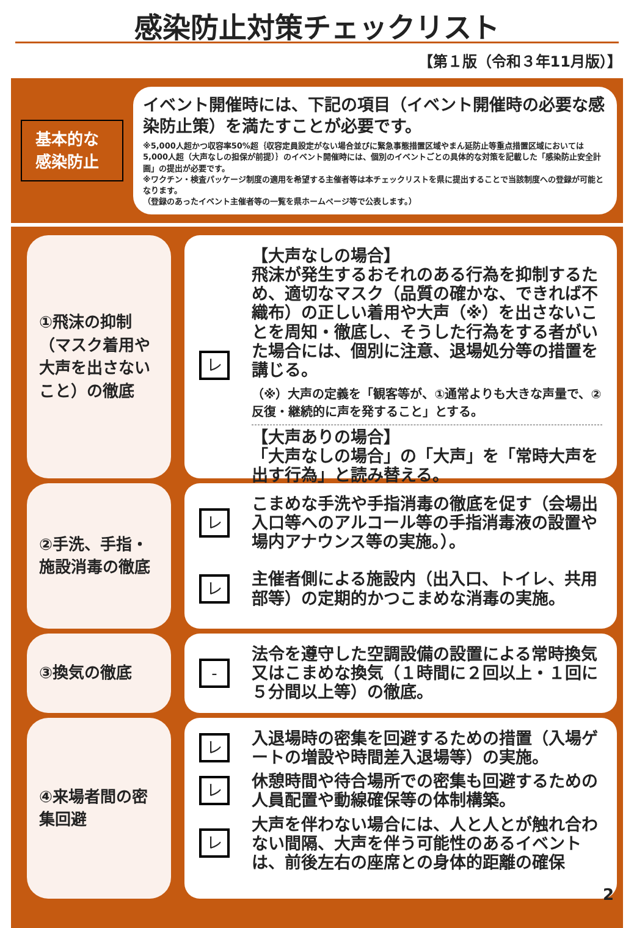感染防止対策チェックリスト
【第１版（令和３年11月版）】
基本的な
感染防止
イベント開催時には、下記の項目（イベント開催時の必要な感染防止策）を満たすことが必要です。
※5,000人超かつ収容率50%超｛収容定員設定がない場合並びに緊急事態措置区域やまん延防止等重点措置区域においては5,000人超（大声なしの担保が前提）｝のイベント開催時には、個別のイベントごとの具体的な対策を記載した「感染防止安全計画」の提出が必要です。
※ワクチン・検査パッケージ制度の適用を希望する主催者等は本チェックリストを県に提出することで当該制度への登録が可能となります。
（登録のあったイベント主催者等の一覧を県ホームページ等で公表します。）
①飛沫の抑制（マスク着用や大声を出さないこと）の徹底
レ
【大声なしの場合】
飛沫が発生するおそれのある行為を抑制するため、適切なマスク（品質の確かな、できれば不織布）の正しい着用や大声（※）を出さないことを周知・徹底し、そうした行為をする者がいた場合には、個別に注意、退場処分等の措置を講じる。
（※）大声の定義を「観客等が、①通常よりも大きな声量で、②反復・継続的に声を発すること」とする。
【大声ありの場合】
「大声なしの場合」の「大声」を「常時大声を出す行為」と読み替える。
②手洗、手指・施設消毒の徹底
レ
こまめな手洗や手指消毒の徹底を促す（会場出入口等へのアルコール等の手指消毒液の設置や場内アナウンス等の実施。）。
レ
主催者側による施設内（出入口、トイレ、共用部等）の定期的かつこまめな消毒の実施。
③換気の徹底
-
法令を遵守した空調設備の設置による常時換気又はこまめな換気（１時間に２回以上・１回に５分間以上等）の徹底。
④来場者間の密集回避
レ
入退場時の密集を回避するための措置（入場ゲートの増設や時間差入退場等）の実施。
レ
休憩時間や待合場所での密集も回避するための人員配置や動線確保等の体制構築。
レ
大声を伴わない場合には、人と人とが触れ合わない間隔、大声を伴う可能性のあるイベントは、前後左右の座席との身体的距離の確保
2